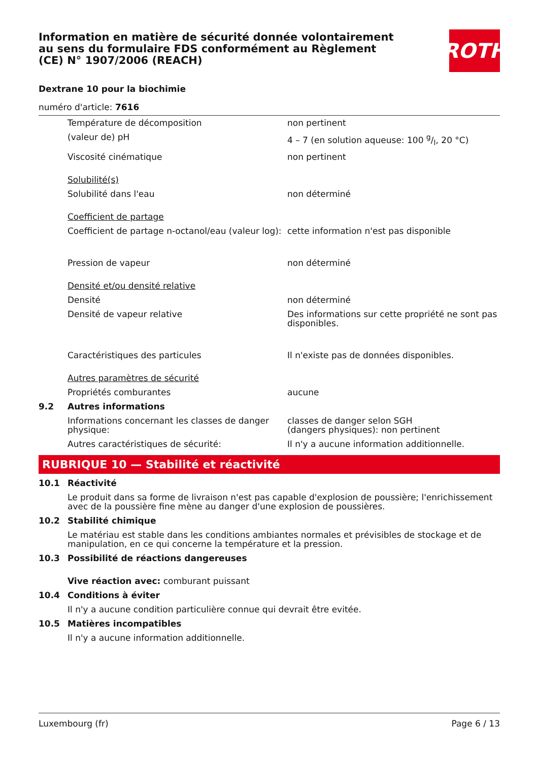ROTH
Information en matière de sécurité donnée volontairement au sens du formulaire FDS conformément au Règlement (CE) N° 1907/2006 (REACH)
Dextrane 10 pour la biochimie
numéro d'article: 7616
| | Température de décomposition | non pertinent |
| | (valeur de) pH | 4 – 7 (en solution aqueuse: 100 g/l, 20 °C) |
| | Viscosité cinématique | non pertinent |
| | Solubilité(s) | |
| | Solubilité dans l'eau | non déterminé |
| | Coefficient de partage | |
| | Coefficient de partage n-octanol/eau (valeur log): | cette information n'est pas disponible |
| | Pression de vapeur | non déterminé |
| | Densité et/ou densité relative | |
| | Densité | non déterminé |
| | Densité de vapeur relative | Des informations sur cette propriété ne sont pas disponibles. |
| | Caractéristiques des particules | Il n'existe pas de données disponibles. |
| | Autres paramètres de sécurité | |
| | Propriétés comburantes | aucune |
| 9.2 | Autres informations | |
| | Informations concernant les classes de danger physique: | classes de danger selon SGH (dangers physiques): non pertinent |
| | Autres caractéristiques de sécurité: | Il n'y a aucune information additionnelle. |
RUBRIQUE 10 — Stabilité et réactivité
| 10.1 | Réactivité |
| | Le produit dans sa forme de livraison n'est pas capable d'explosion de poussière; l'enrichissement avec de la poussière fine mène au danger d'une explosion de poussières. |
| 10.2 | Stabilité chimique |
| | Le matériau est stable dans les conditions ambiantes normales et prévisibles de stockage et de manipulation, en ce qui concerne la température et la pression. |
| 10.3 | Possibilité de réactions dangereuses |
| | Vive réaction avec: comburant puissant |
| 10.4 | Conditions à éviter |
| | Il n'y a aucune condition particulière connue qui devrait être evitée. |
| 10.5 | Matières incompatibles |
| | Il n'y a aucune information additionnelle. |
Luxembourg (fr) Page 6 / 13